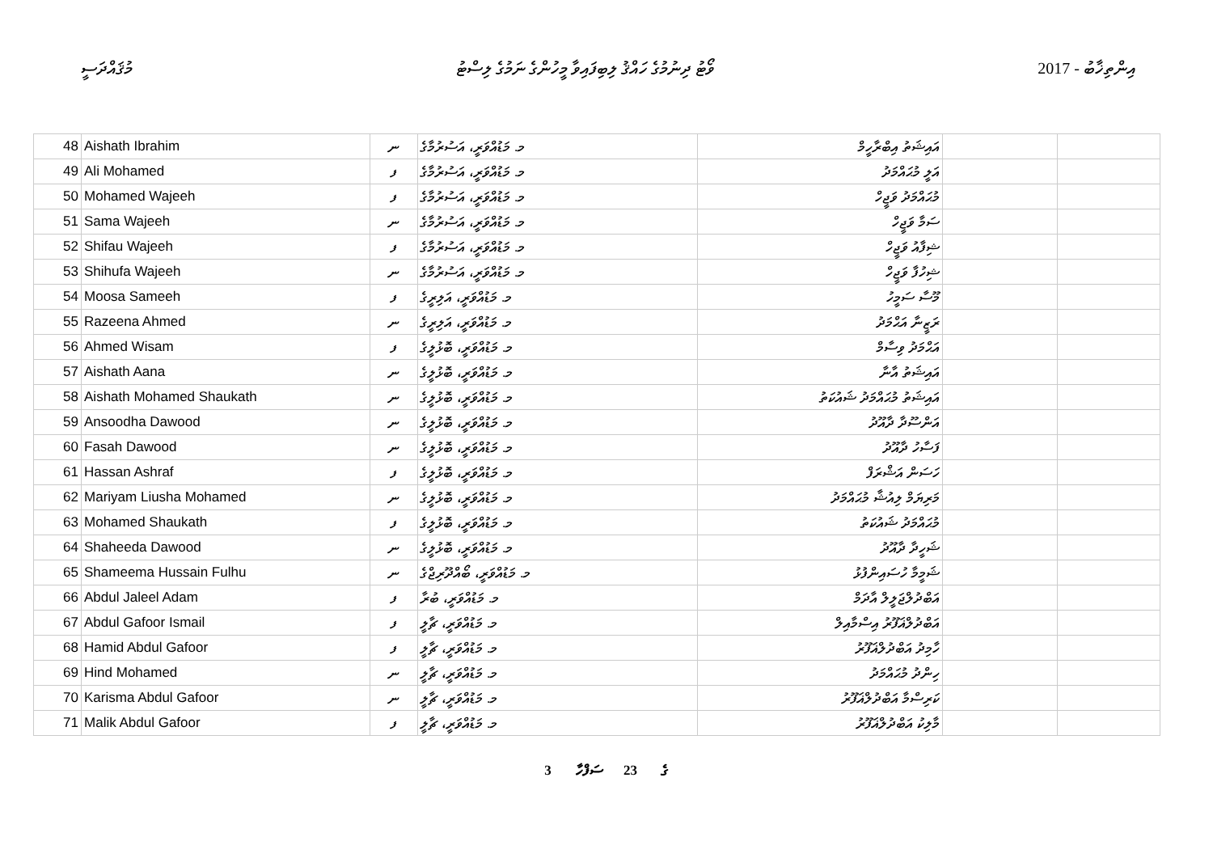މުޤައްދަސީ ވޯޓު ދިނުމުގެ ހައްޤު ލިބިފައިވާ މީހުންގެ ނަމުގެ ލިސްޓު 2017 - އިންތިޚާބު
| 48 | Aishath Ibrahim | ނ | މ. މަޑުއްވަރީ، އަސުރުމާގެ | އައިޝަތު އިބްރާހީމް | | |
| 49 | Ali Mohamed | ފ | މ. މަޑުއްވަރީ، އަސުރުމާގެ | އަލީ މުޙައްމަދު | | |
| 50 | Mohamed Wajeeh | ފ | މ. މަޑުއްވަރީ، އަސުރުމާގެ | މުޙައްމަދު ވަޖީހް | | |
| 51 | Sama Wajeeh | ނ | މ. މަޑުއްވަރީ، އަސުރުމާގެ | ސަމާ ވަޖީހް | | |
| 52 | Shifau Wajeeh | ފ | މ. މަޑުއްވަރީ، އަސުރުމާގެ | ޝިފާއު ވަޖީހް | | |
| 53 | Shihufa Wajeeh | ނ | މ. މަޑުއްވަރީ، އަސުރުމާގެ | ޝިހުފާ ވަޖީހް | | |
| 54 | Moosa Sameeh | ފ | މ. މަޑުއްވަރީ، އަލިރީގެ | މޫސާ ސަމީހު | | |
| 55 | Razeena Ahmed | ނ | މ. މަޑުއްވަރީ، އަލިރީގެ | ރަޒީނާ އަޙްމަދު | | |
| 56 | Ahmed Wisam | ފ | މ. މަޑުއްވަރީ، ބޮޅުލީގެ | އަޙްމަދު ވިސާމް | | |
| 57 | Aishath Aana | ނ | މ. މަޑުއްވަރީ، ބޮޅުލީގެ | އައިޝަތު އާނާ | | |
| 58 | Aishath Mohamed Shaukath | ނ | މ. މަޑުއްވަރީ، ބޮޅުލީގެ | އައިޝަތު މުޙައްމަދު ޝައުކަތު | | |
| 59 | Ansoodha Dawood | ނ | މ. މަޑުއްވަރީ، ބޮޅުލީގެ | އަންސޫދާ ދާއޫދު | | |
| 60 | Fasah Dawood | ނ | މ. މަޑުއްވަރީ، ބޮޅުލީގެ | ފަސާހު ދާއޫދު | | |
| 61 | Hassan Ashraf | ފ | މ. މަޑުއްވަރީ، ބޮޅުލީގެ | ހަސަން އަޝްރަފް | | |
| 62 | Mariyam Liusha Mohamed | ނ | މ. މަޑުއްވަރީ، ބޮޅުލީގެ | މަރިޔަމް ލިއުޝާ މުޙައްމަދު | | |
| 63 | Mohamed Shaukath | ފ | މ. މަޑުއްވަރީ، ބޮޅުލީގެ | މުޙައްމަދު ޝައުކަތު | | |
| 64 | Shaheeda Dawood | ނ | މ. މަޑުއްވަރީ، ބޮޅުލީގެ | ޝަހީދާ ދާއޫދު | | |
| 65 | Shameema Hussain Fulhu | ނ | މ. މަޑުއްވަރީ، ބޯއްދޫރިޖްގެ | ޝަމީމާ ހުސައިންފުޅު | | |
| 66 | Abdul Jaleel Adam | ފ | މ. މަޑުއްވަރީ، ބުރާ | އަބްދުލްޖަލީލް އާދަމް | | |
| 67 | Abdul Gafoor Ismail | ފ | މ. މަޑުއްވަރީ، ޗާލީ | އަބްދުލްޣަފޫރު އިސްމާއިލް | | |
| 68 | Hamid Abdul Gafoor | ފ | މ. މަޑުއްވަރީ، ޗާލީ | ހާމިދު އަބްދުލްޣަފޫރު | | |
| 69 | Hind Mohamed | ނ | މ. މަޑުއްވަރީ، ޗާލީ | ހިންދު މުޙައްމަދު | | |
| 70 | Karisma Abdul Gafoor | ނ | މ. މަޑުއްވަރީ، ޗާލީ | ކަރިސްމާ އަބްދުލްޣަފޫރު | | |
| 71 | Malik Abdul Gafoor | ފ | މ. މަޑުއްވަރީ، ޗާލީ | މާލިކު އަބްދުލްޣަފޫރު | | |
3 ގެ 23 ސަފްހާ